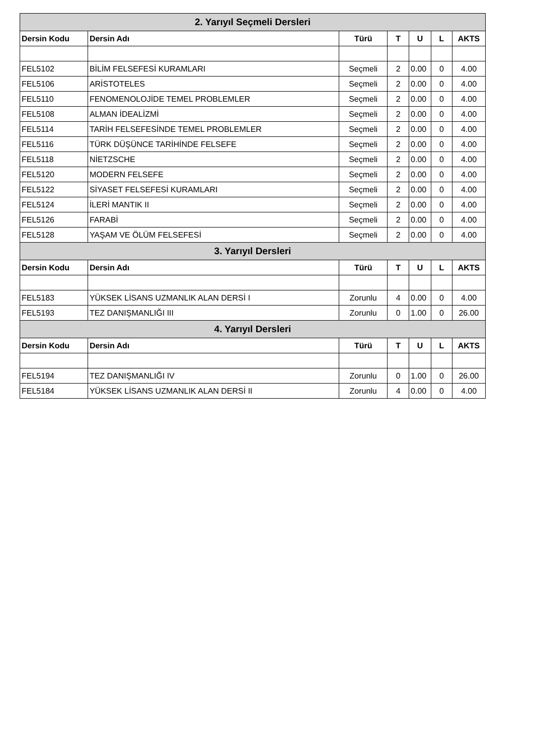| 2. Yarıyıl Seçmeli Dersleri | | | | | | |
| --- | --- | --- | --- | --- | --- | --- |
| Dersin Kodu | Dersin Adı | Türü | T | U | L | AKTS |
| FEL5102 | BİLİM FELSEFESİ KURAMLARI | Seçmeli | 2 | 0.00 | 0 | 4.00 |
| FEL5106 | ARİSTOTELES | Seçmeli | 2 | 0.00 | 0 | 4.00 |
| FEL5110 | FENOMENOLOJİDE TEMEL PROBLEMLER | Seçmeli | 2 | 0.00 | 0 | 4.00 |
| FEL5108 | ALMAN İDEALİZMİ | Seçmeli | 2 | 0.00 | 0 | 4.00 |
| FEL5114 | TARİH FELSEFESİNDE TEMEL PROBLEMLER | Seçmeli | 2 | 0.00 | 0 | 4.00 |
| FEL5116 | TÜRK DÜŞÜNCE TARİHİNDE FELSEFE | Seçmeli | 2 | 0.00 | 0 | 4.00 |
| FEL5118 | NİETZSCHE | Seçmeli | 2 | 0.00 | 0 | 4.00 |
| FEL5120 | MODERN FELSEFE | Seçmeli | 2 | 0.00 | 0 | 4.00 |
| FEL5122 | SİYASET FELSEFESİ KURAMLARI | Seçmeli | 2 | 0.00 | 0 | 4.00 |
| FEL5124 | İLERİ MANTIK II | Seçmeli | 2 | 0.00 | 0 | 4.00 |
| FEL5126 | FARABİ | Seçmeli | 2 | 0.00 | 0 | 4.00 |
| FEL5128 | YAŞAM VE ÖLÜM FELSEFESİ | Seçmeli | 2 | 0.00 | 0 | 4.00 |
| 3. Yarıyıl Dersleri | | | | | | |
| Dersin Kodu | Dersin Adı | Türü | T | U | L | AKTS |
| FEL5183 | YÜKSEK LİSANS UZMANLIK ALAN DERSİ I | Zorunlu | 4 | 0.00 | 0 | 4.00 |
| FEL5193 | TEZ DANIŞMANLIĞI III | Zorunlu | 0 | 1.00 | 0 | 26.00 |
| 4. Yarıyıl Dersleri | | | | | | |
| Dersin Kodu | Dersin Adı | Türü | T | U | L | AKTS |
| FEL5194 | TEZ DANIŞMANLIĞI IV | Zorunlu | 0 | 1.00 | 0 | 26.00 |
| FEL5184 | YÜKSEK LİSANS UZMANLIK ALAN DERSİ II | Zorunlu | 4 | 0.00 | 0 | 4.00 |